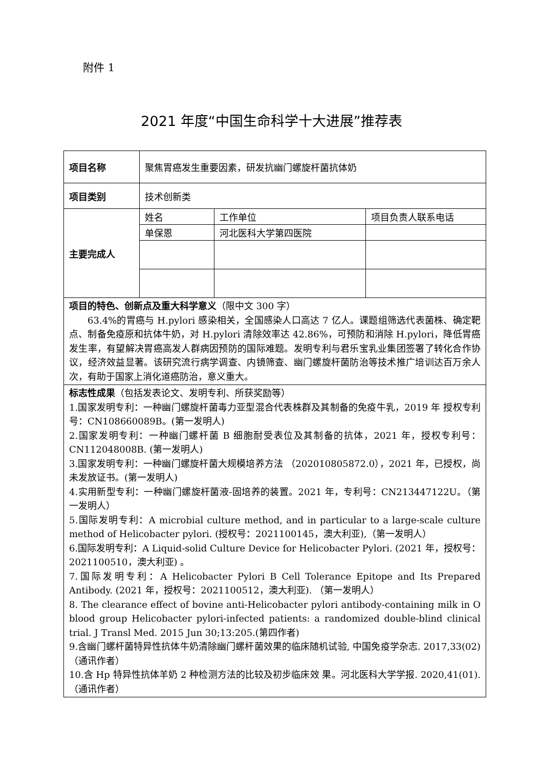附件 1
2021 年度“中国生命科学十大进展”推荐表
| 项目名称 | 聚焦胃癌发生重要因素，研发抗幽门螺旋杆菌抗体奶 | | |
| 项目类别 | 技术创新类 | | |
| 主要完成人 | 姓名 | 工作单位 | 项目负责人联系电话 |
| | 单保恩 | 河北医科大学第四医院 | |
| 项目的特色、创新点及重大科学意义 （限中文 300 字） 63.4%的胃癌与 H.pylori 感染相关，全国感染人口高达 7 亿人。课题组筛选代表菌株、确定靶点、制备免疫原和抗体牛奶，对 H.pylori 清除效率达 42.86%，可预防和消除 H.pylori，降低胃癌发生率，有望解决胃癌高发人群病因预防的国际难题。发明专利与君乐宝乳业集团签署了转化合作协议，经济效益显著。该研究流行病学调查、内镜筛查、幽门螺旋杆菌防治等技术推广培训达百万余人次，有助于国家上消化道癌防治，意义重大。 | | | |
| 标志性成果 （包括发表论文、发明专利、所获奖励等） 1.国家发明专利：一种幽门螺旋杆菌毒力亚型混合代表株群及其制备的免疫牛乳，2019 年 授权专利号：CN108660089B。(第一发明人) 2.国家发明专利：一种幽门螺杆菌 B 细胞耐受表位及其制备的抗体，2021 年，授权专利号：CN112048008B. (第一发明人) 3.国家发明专利：一种幽门螺旋杆菌大规模培养方法 （202010805872.0），2021 年，已授权，尚未发放证书。(第一发明人) 4.实用新型专利：一种幽门螺旋杆菌液-固培养的装置。2021 年，专利号：CN213447122U。（第一发明人） 5.国际发明专利：A microbial culture method, and in particular to a large-scale culture method of Helicobacter pylori. (授权号：2021100145，澳大利亚),（第一发明人） 6.国际发明专利：A Liquid-solid Culture Device for Helicobacter Pylori. (2021 年，授权号：2021100510，澳大利亚) 。 7.国际发明专利：A Helicobacter Pylori B Cell Tolerance Epitope and Its Prepared Antibody. (2021 年，授权号：2021100512，澳大利亚). （第一发明人） 8. The clearance effect of bovine anti-Helicobacter pylori antibody-containing milk in O blood group Helicobacter pylori-infected patients: a randomized double-blind clinical trial. J Transl Med. 2015 Jun 30;13:205.(第四作者) 9.含幽门螺杆菌特异性抗体牛奶清除幽门螺杆菌效果的临床随机试验, 中国免疫学杂志. 2017,33(02) （通讯作者） 10.含 Hp 特异性抗体羊奶 2 种检测方法的比较及初步临床效 果。河北医科大学学报. 2020,41(01).（通讯作者） | | | |